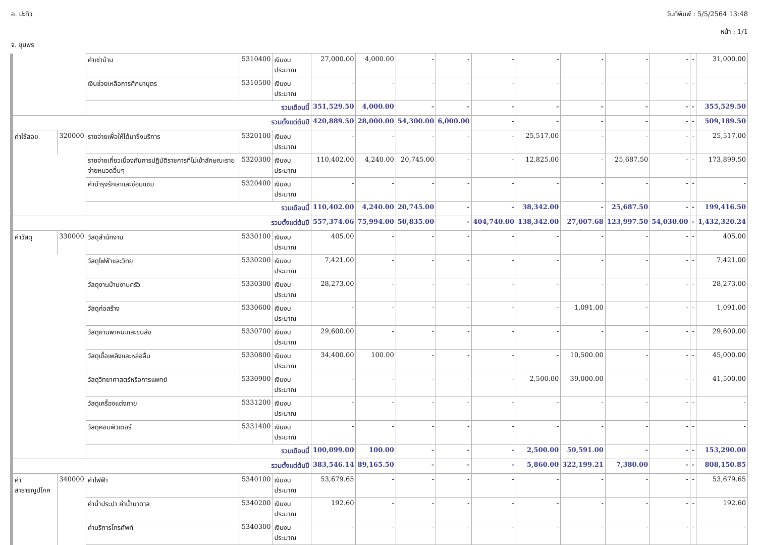อ. ปะทิว วันที่พิมพ์ : 5/5/2564 13:48
หน้า : 1/1
จ. ชุมพร
| | | ค่าเช่าบ้าน | 5310400 | เงินงบประมาณ | 27,000.00 | 4,000.00 | - | - | - | - | - | - | - | - | 31,000.00 |
| | | เงินช่วยเหลือการศึกษาบุตร | 5310500 | เงินงบประมาณ | - | - | - | - | - | - | - | - | - | - | - |
| | | รวมเดือนนี้ | | | 351,529.50 | 4,000.00 | - | - | - | - | - | - | - | - | 355,529.50 |
| รวมตั้งแต่ต้นปี | | | | | 420,889.50 | 28,000.00 | 54,300.00 | 6,000.00 | - | - | - | - | - | - | 509,189.50 |
| ค่าใช้สอย | 320000 | รายจ่ายเพื่อให้ได้มาซึ่งบริการ | 5320100 | เงินงบประมาณ | - | - | - | - | - | 25,517.00 | - | - | - | - | 25,517.00 |
| | | รายจ่ายเกี่ยวเนื่องกับการปฏิบัติราชการที่ไม่เข้าลักษณะรายจ่ายหมวดอื่นๆ | 5320300 | เงินงบประมาณ | 110,402.00 | 4,240.00 | 20,745.00 | - | - | 12,825.00 | - | 25,687.50 | - | - | 173,899.50 |
| | | ค่าบำรุงรักษาและซ่อมแซม | 5320400 | เงินงบประมาณ | - | - | - | - | - | - | - | - | - | - | - |
| | | รวมเดือนนี้ | | | 110,402.00 | 4,240.00 | 20,745.00 | - | - | 38,342.00 | - | 25,687.50 | - | - | 199,416.50 |
| รวมตั้งแต่ต้นปี | | | | | 557,374.06 | 75,994.00 | 50,835.00 | - | 404,740.00 | 138,342.00 | 27,007.68 | 123,997.50 | 54,030.00 | - | 1,432,320.24 |
| ค่าวัสดุ | 330000 | วัสดุสำนักงาน | 5330100 | เงินงบประมาณ | 405.00 | - | - | - | - | - | - | - | - | - | 405.00 |
| | | วัสดุไฟฟ้าและวิทยุ | 5330200 | เงินงบประมาณ | 7,421.00 | - | - | - | - | - | - | - | - | - | 7,421.00 |
| | | วัสดุงานบ้านงานครัว | 5330300 | เงินงบประมาณ | 28,273.00 | - | - | - | - | - | - | - | - | - | 28,273.00 |
| | | วัสดุก่อสร้าง | 5330600 | เงินงบประมาณ | - | - | - | - | - | - | 1,091.00 | - | - | - | 1,091.00 |
| | | วัสดุยานพาหนะและขนส่ง | 5330700 | เงินงบประมาณ | 29,600.00 | - | - | - | - | - | - | - | - | - | 29,600.00 |
| | | วัสดุเชื้อเพลิงและหล่อลื่น | 5330800 | เงินงบประมาณ | 34,400.00 | 100.00 | - | - | - | - | 10,500.00 | - | - | - | 45,000.00 |
| | | วัสดุวิทยาศาสตร์หรือการแพทย์ | 5330900 | เงินงบประมาณ | - | - | - | - | - | 2,500.00 | 39,000.00 | - | - | - | 41,500.00 |
| | | วัสดุเครื่องแต่งกาย | 5331200 | เงินงบประมาณ | - | - | - | - | - | - | - | - | - | - | - |
| | | วัสดุคอมพิวเตอร์ | 5331400 | เงินงบประมาณ | - | - | - | - | - | - | - | - | - | - | - |
| | | รวมเดือนนี้ | | | 100,099.00 | 100.00 | - | - | - | 2,500.00 | 50,591.00 | - | - | - | 153,290.00 |
| รวมตั้งแต่ต้นปี | | | | | 383,546.14 | 89,165.50 | - | - | - | 5,860.00 | 322,199.21 | 7,380.00 | - | - | 808,150.85 |
| ค่าสาธารณูปโภค | 340000 | ค่าไฟฟ้า | 5340100 | เงินงบประมาณ | 53,679.65 | - | - | - | - | - | - | - | - | - | 53,679.65 |
| | | ค่าน้ำประปา ค่าน้ำบาดาล | 5340200 | เงินงบประมาณ | 192.60 | - | - | - | - | - | - | - | - | - | 192.60 |
| | | ค่าบริการโทรศัพท์ | 5340300 | เงินงบประมาณ | - | - | - | - | - | - | - | - | - | - | - |